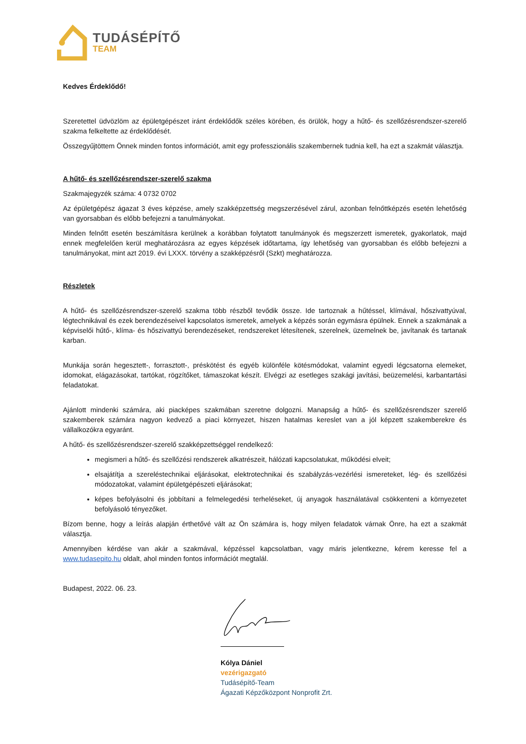TUDÁSÉPÍTŐ
TEAM
Kedves Érdeklődő!
Szeretettel üdvözlöm az épületgépészet iránt érdeklődők széles körében, és örülök, hogy a hűtő- és szellőzésrendszer-szerelő szakma felkeltette az érdeklődését.
Összegyűjtöttem Önnek minden fontos információt, amit egy professzionális szakembernek tudnia kell, ha ezt a szakmát választja.
A hűtő- és szellőzésrendszer-szerelő szakma
Szakmajegyzék száma: 4 0732 0702
Az épületgépész ágazat 3 éves képzése, amely szakképzettség megszerzésével zárul, azonban felnőttképzés esetén lehetőség van gyorsabban és előbb befejezni a tanulmányokat.
Minden felnőtt esetén beszámításra kerülnek a korábban folytatott tanulmányok és megszerzett ismeretek, gyakorlatok, majd ennek megfelelően kerül meghatározásra az egyes képzések időtartama, így lehetőség van gyorsabban és előbb befejezni a tanulmányokat, mint azt 2019. évi LXXX. törvény a szakképzésről (Szkt) meghatározza.
Részletek
A hűtő- és szellőzésrendszer-szerelő szakma több részből tevődik össze. Ide tartoznak a hűtéssel, klímával, hőszivattyúval, légtechnikával és ezek berendezéseivel kapcsolatos ismeretek, amelyek a képzés során egymásra épülnek. Ennek a szakmának a képviselői hűtő-, klíma- és hőszivattyú berendezéseket, rendszereket létesítenek, szerelnek, üzemelnek be, javítanak és tartanak karban.
Munkája során hegesztett-, forrasztott-, préskötést és egyéb különféle kötésmódokat, valamint egyedi légcsatorna elemeket, idomokat, elágazásokat, tartókat, rögzítőket, támaszokat készít. Elvégzi az esetleges szakági javítási, beüzemelési, karbantartási feladatokat.
Ajánlott mindenki számára, aki piacképes szakmában szeretne dolgozni. Manapság a hűtő- és szellőzésrendszer szerelő szakemberek számára nagyon kedvező a piaci környezet, hiszen hatalmas kereslet van a jól képzett szakemberekre és vállalkozókra egyaránt.
A hűtő- és szellőzésrendszer-szerelő szakképzettséggel rendelkező:
megismeri a hűtő- és szellőzési rendszerek alkatrészeit, hálózati kapcsolatukat, működési elveit;
elsajátítja a szereléstechnikai eljárásokat, elektrotechnikai és szabályzás-vezérlési ismereteket, lég- és szellőzési módozatokat, valamint épületgépészeti eljárásokat;
képes befolyásolni és jobbítani a felmelegedési terheléseket, új anyagok használatával csökkenteni a környezetet befolyásoló tényezőket.
Bízom benne, hogy a leírás alapján érthetővé vált az Ön számára is, hogy milyen feladatok várnak Önre, ha ezt a szakmát választja.
Amennyiben kérdése van akár a szakmával, képzéssel kapcsolatban, vagy máris jelentkezne, kérem keresse fel a www.tudasepito.hu oldalt, ahol minden fontos információt megtalál.
Budapest, 2022. 06. 23.
Kólya Dániel
vezérigazgató
Tudásépítő-Team
Ágazati Képzőközpont Nonprofit Zrt.